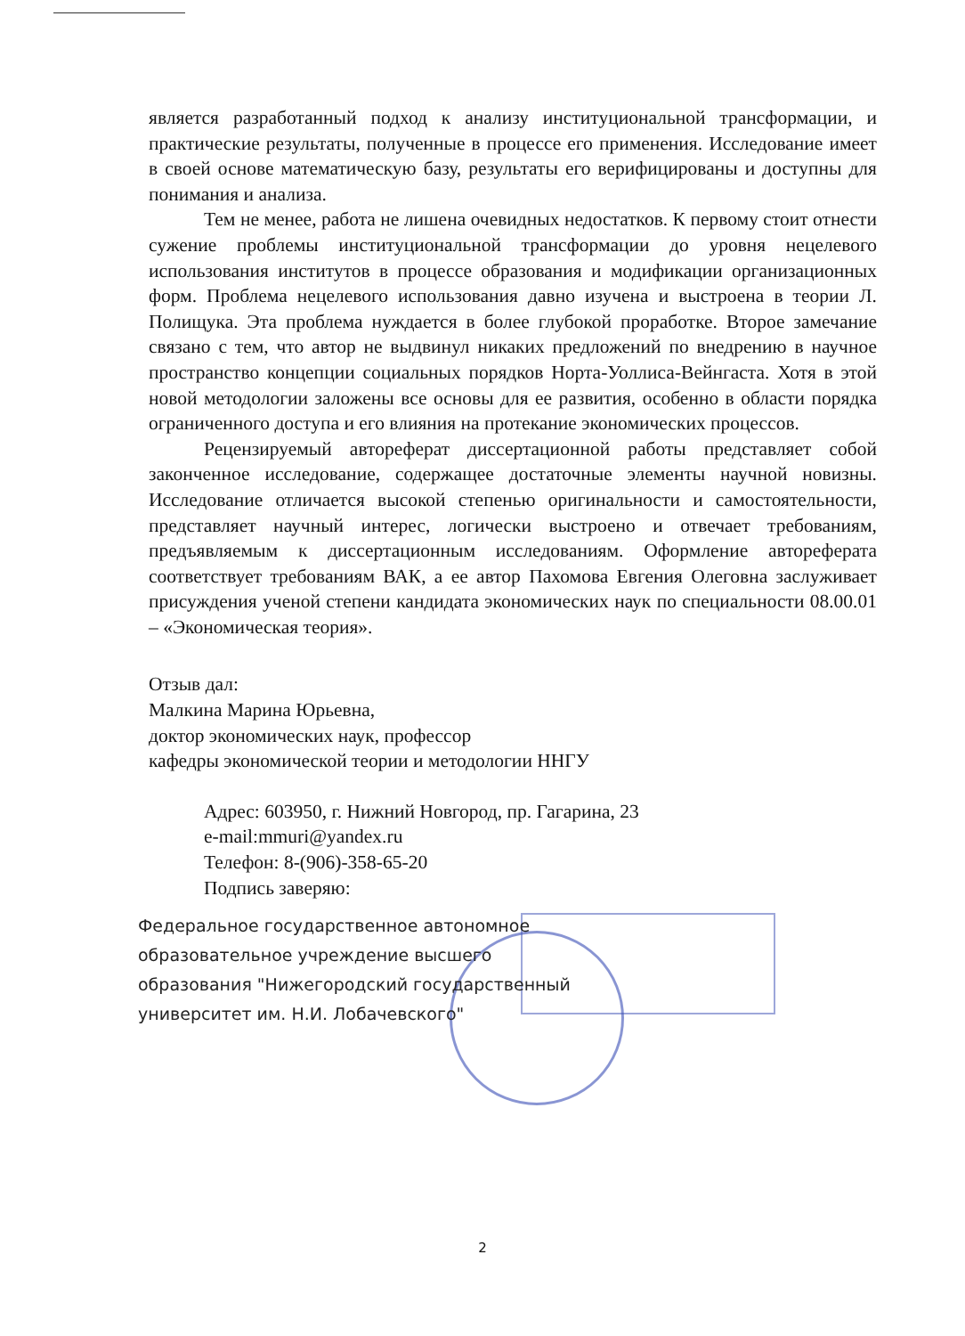является разработанный подход к анализу институциональной трансформации, и практические результаты, полученные в процессе его применения. Исследование имеет в своей основе математическую базу, результаты его верифицированы и доступны для понимания и анализа.
Тем не менее, работа не лишена очевидных недостатков. К первому стоит отнести сужение проблемы институциональной трансформации до уровня нецелевого использования институтов в процессе образования и модификации организационных форм. Проблема нецелевого использования давно изучена и выстроена в теории Л. Полищука. Эта проблема нуждается в более глубокой проработке. Второе замечание связано с тем, что автор не выдвинул никаких предложений по внедрению в научное пространство концепции социальных порядков Норта-Уоллиса-Вейнгаста. Хотя в этой новой методологии заложены все основы для ее развития, особенно в области порядка ограниченного доступа и его влияния на протекание экономических процессов.
Рецензируемый автореферат диссертационной работы представляет собой законченное исследование, содержащее достаточные элементы научной новизны. Исследование отличается высокой степенью оригинальности и самостоятельности, представляет научный интерес, логически выстроено и отвечает требованиям, предъявляемым к диссертационным исследованиям. Оформление автореферата соответствует требованиям ВАК, а ее автор Пахомова Евгения Олеговна заслуживает присуждения ученой степени кандидата экономических наук по специальности 08.00.01 – «Экономическая теория».
Отзыв дал:
Малкина Марина Юрьевна,
доктор экономических наук, профессор
кафедры экономической теории и методологии ННГУ
Адрес: 603950, г. Нижний Новгород, пр. Гагарина, 23
e-mail:mmuri@yandex.ru
Телефон: 8-(906)-358-65-20
Подпись заверяю:
Федеральное государственное автономное
образовательное учреждение высшего
образования "Нижегородский государственный
университет им. Н.И. Лобачевского"
2